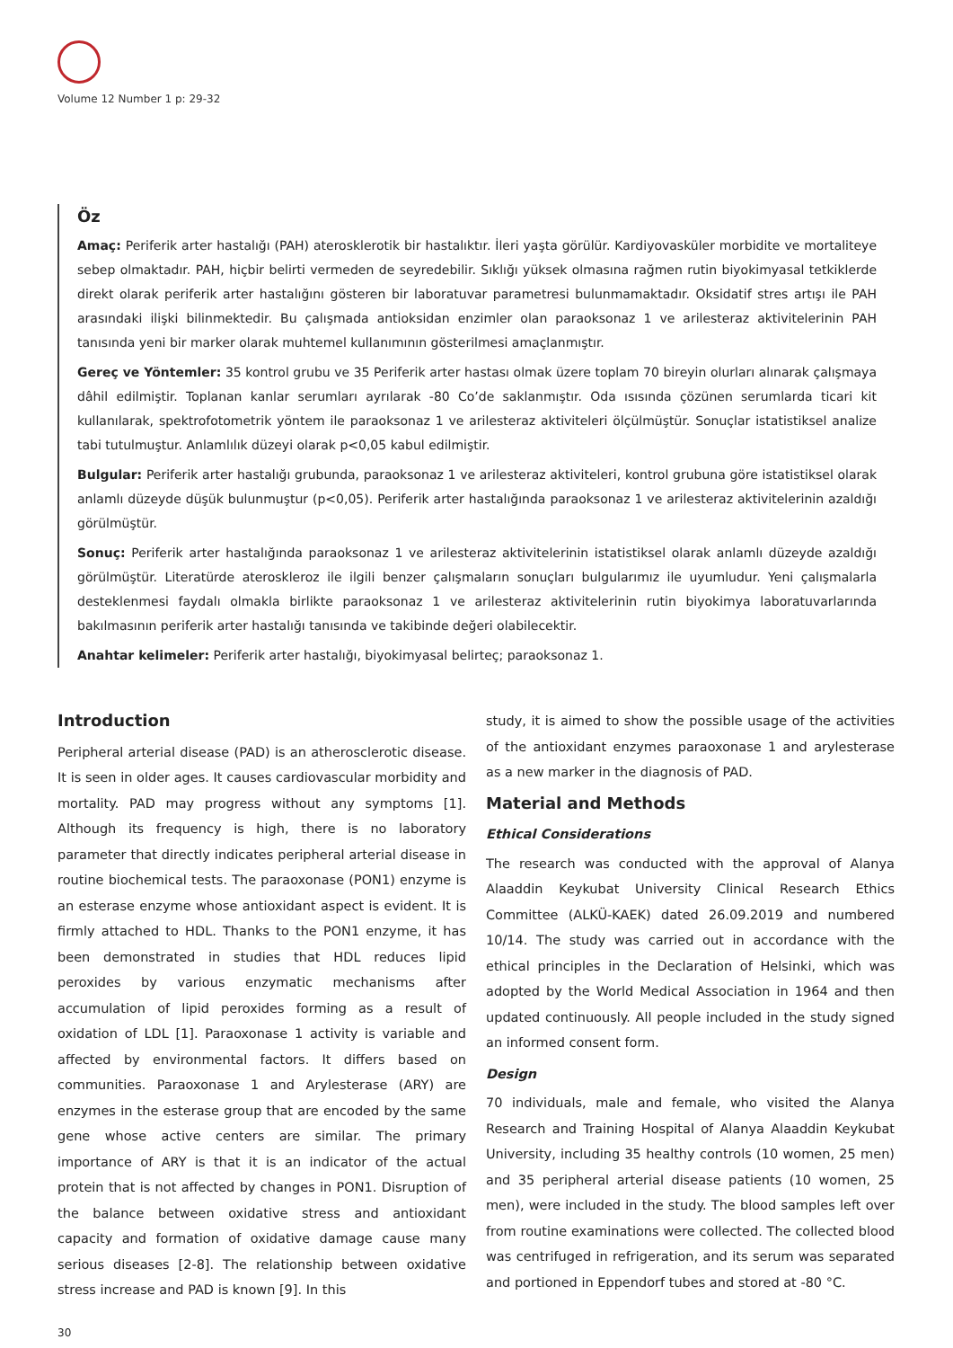Volume 12 Number 1 p: 29-32
Öz
Amaç: Periferik arter hastalığı (PAH) aterosklerotik bir hastalıktır. İleri yaşta görülür. Kardiyovasküler morbidite ve mortaliteye sebep olmaktadır. PAH, hiçbir belirti vermeden de seyredebilir. Sıklığı yüksek olmasına rağmen rutin biyokimyasal tetkiklerde direkt olarak periferik arter hastalığını gösteren bir laboratuvar parametresi bulunmamaktadır. Oksidatif stres artışı ile PAH arasındaki ilişki bilinmektedir. Bu çalışmada antioksidan enzimler olan paraoksonaz 1 ve arilesteraz aktivitelerinin PAH tanısında yeni bir marker olarak muhtemel kullanımının gösterilmesi amaçlanmıştır.
Gereç ve Yöntemler: 35 kontrol grubu ve 35 Periferik arter hastası olmak üzere toplam 70 bireyin olurları alınarak çalışmaya dâhil edilmiştir. Toplanan kanlar serumları ayrılarak -80 Co’de saklanmıştır. Oda ısısında çözünen serumlarda ticari kit kullanılarak, spektrofotometrik yöntem ile paraoksonaz 1 ve arilesteraz aktiviteleri ölçülmüştür. Sonuçlar istatistiksel analize tabi tutulmuştur. Anlamlılık düzeyi olarak p<0,05 kabul edilmiştir.
Bulgular: Periferik arter hastalığı grubunda, paraoksonaz 1 ve arilesteraz aktiviteleri, kontrol grubuna göre istatistiksel olarak anlamlı düzeyde düşük bulunmuştur (p<0,05). Periferik arter hastalığında paraoksonaz 1 ve arilesteraz aktivitelerinin azaldığı görülmüştür.
Sonuç: Periferik arter hastalığında paraoksonaz 1 ve arilesteraz aktivitelerinin istatistiksel olarak anlamlı düzeyde azaldığı görülmüştür. Literatürde ateroskleroz ile ilgili benzer çalışmaların sonuçları bulgularımız ile uyumludur. Yeni çalışmalarla desteklenmesi faydalı olmakla birlikte paraoksonaz 1 ve arilesteraz aktivitelerinin rutin biyokimya laboratuvarlarında bakılmasının periferik arter hastalığı tanısında ve takibinde değeri olabilecektir.
Anahtar kelimeler: Periferik arter hastalığı, biyokimyasal belirteç; paraoksonaz 1.
Introduction
Peripheral arterial disease (PAD) is an atherosclerotic disease. It is seen in older ages. It causes cardiovascular morbidity and mortality. PAD may progress without any symptoms [1]. Although its frequency is high, there is no laboratory parameter that directly indicates peripheral arterial disease in routine biochemical tests. The paraoxonase (PON1) enzyme is an esterase enzyme whose antioxidant aspect is evident. It is firmly attached to HDL. Thanks to the PON1 enzyme, it has been demonstrated in studies that HDL reduces lipid peroxides by various enzymatic mechanisms after accumulation of lipid peroxides forming as a result of oxidation of LDL [1]. Paraoxonase 1 activity is variable and affected by environmental factors. It differs based on communities. Paraoxonase 1 and Arylesterase (ARY) are enzymes in the esterase group that are encoded by the same gene whose active centers are similar. The primary importance of ARY is that it is an indicator of the actual protein that is not affected by changes in PON1. Disruption of the balance between oxidative stress and antioxidant capacity and formation of oxidative damage cause many serious diseases [2-8]. The relationship between oxidative stress increase and PAD is known [9]. In this
study, it is aimed to show the possible usage of the activities of the antioxidant enzymes paraoxonase 1 and arylesterase as a new marker in the diagnosis of PAD.
Material and Methods
Ethical Considerations
The research was conducted with the approval of Alanya Alaaddin Keykubat University Clinical Research Ethics Committee (ALKÜ-KAEK) dated 26.09.2019 and numbered 10/14. The study was carried out in accordance with the ethical principles in the Declaration of Helsinki, which was adopted by the World Medical Association in 1964 and then updated continuously. All people included in the study signed an informed consent form.
Design
70 individuals, male and female, who visited the Alanya Research and Training Hospital of Alanya Alaaddin Keykubat University, including 35 healthy controls (10 women, 25 men) and 35 peripheral arterial disease patients (10 women, 25 men), were included in the study. The blood samples left over from routine examinations were collected. The collected blood was centrifuged in refrigeration, and its serum was separated and portioned in Eppendorf tubes and stored at -80 °C.
30